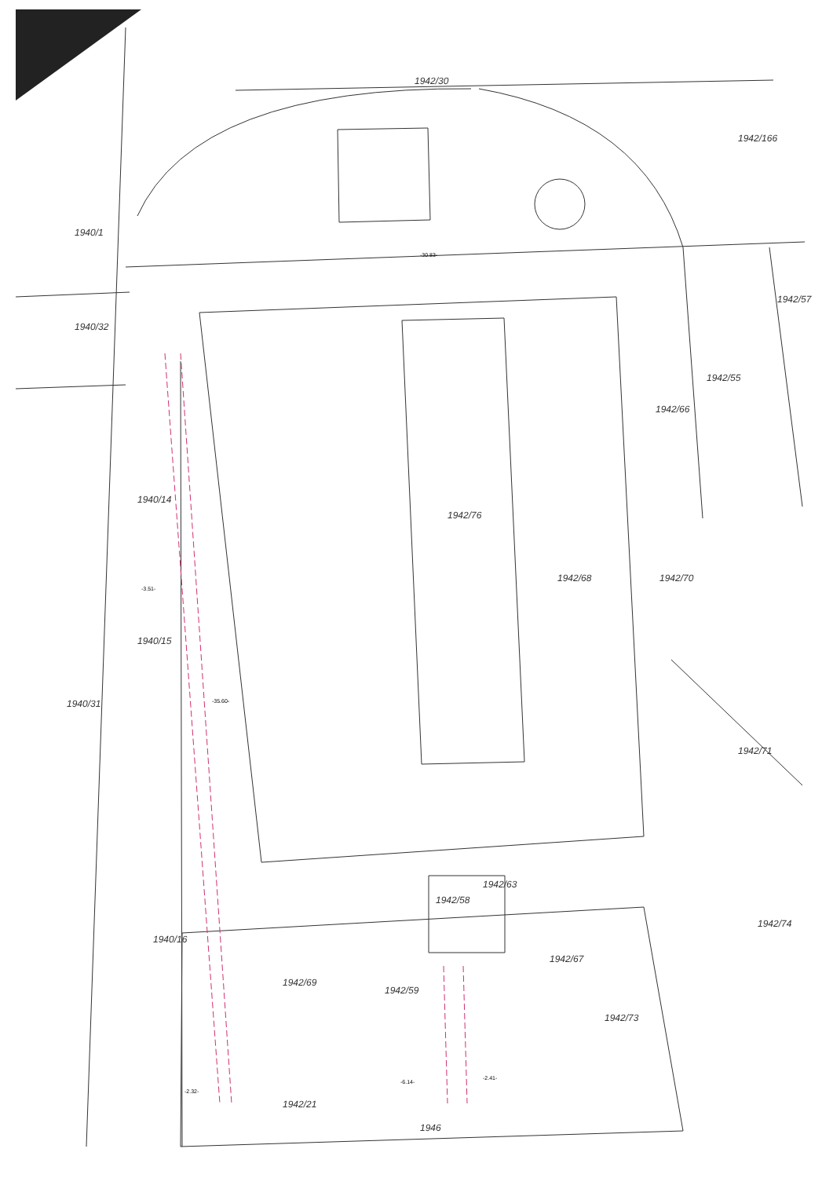1942/30
1942/166
1940/1
1940/32
1942/57
1942/55
1942/66
1942/76
1942/68
1942/70
1940/14
1940/15
1940/31
1942/71
1940/16
1942/63
1942/58
1942/74
1942/67
1942/69
1942/59
1942/73
1942/21
1946
-30.83-
-35.60-
-3.51-
-6.14-
-2.41-
-2.32-